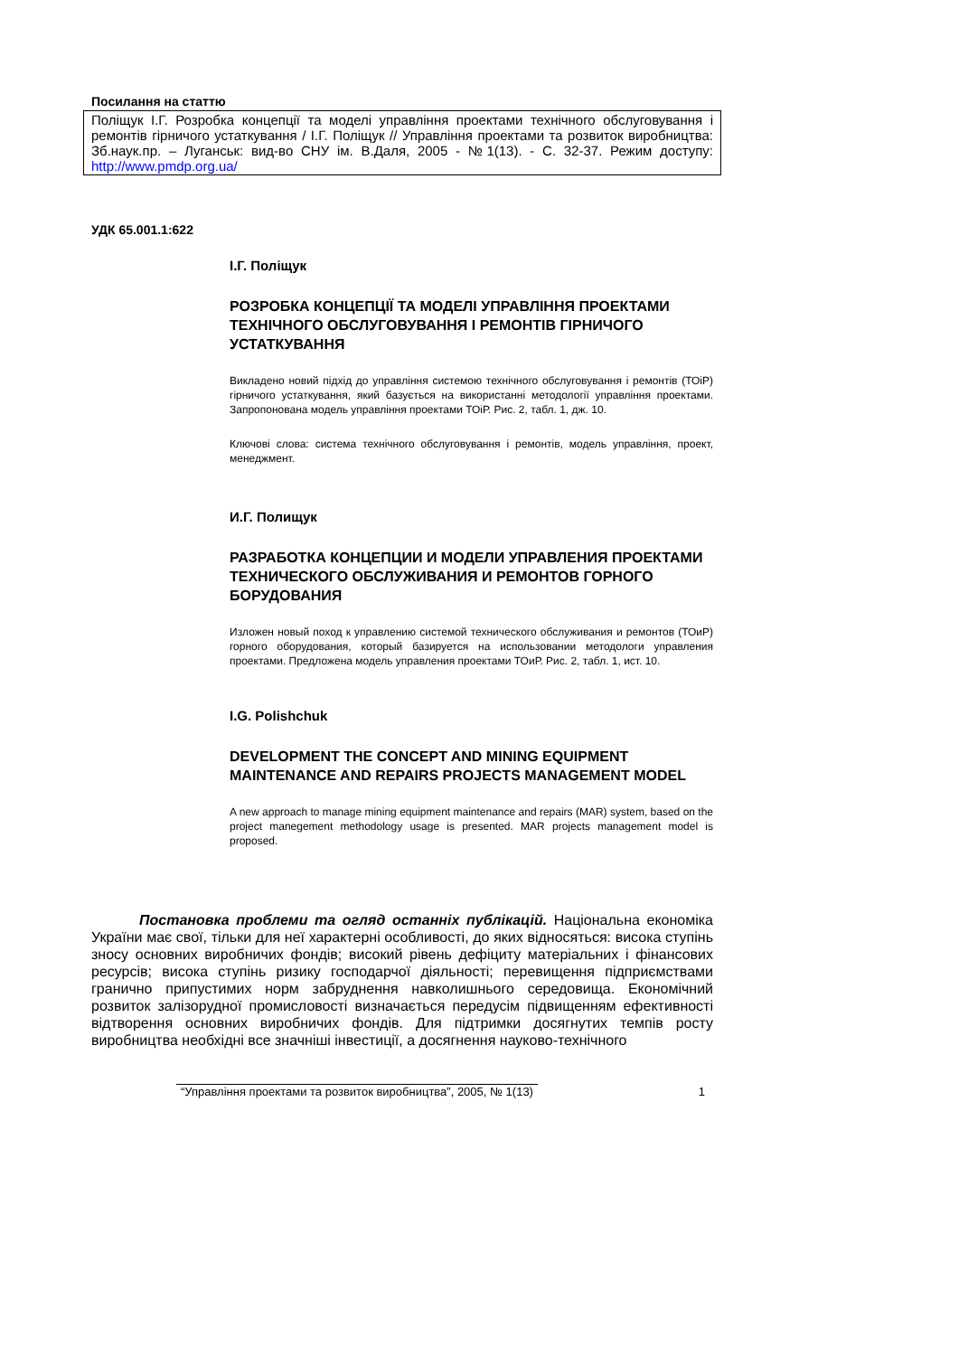Посилання на статтю
Поліщук І.Г. Розробка концепції та моделі управління проектами технічного обслуговування і ремонтів гірничого устаткування / І.Г. Поліщук // Управління проектами та розвиток виробництва: Зб.наук.пр. – Луганськ: вид-во СНУ ім. В.Даля, 2005 - №1(13). - С. 32-37. Режим доступу: http://www.pmdp.org.ua/
УДК 65.001.1:622
І.Г. Поліщук
РОЗРОБКА КОНЦЕПЦІЇ ТА МОДЕЛІ УПРАВЛІННЯ ПРОЕКТАМИ ТЕХНІЧНОГО ОБСЛУГОВУВАННЯ І РЕМОНТІВ ГІРНИЧОГО УСТАТКУВАННЯ
Викладено новий підхід до управління системою технічного обслуговування і ремонтів (ТОіР) гірничого устаткування, який базується на використанні методології управління проектами. Запропонована модель управління проектами ТОіР. Рис. 2, табл. 1, дж. 10.
Ключові слова: система технічного обслуговування і ремонтів, модель управління, проект, менеджмент.
И.Г. Полищук
РАЗРАБОТКА КОНЦЕПЦИИ И МОДЕЛИ УПРАВЛЕНИЯ ПРОЕКТАМИ ТЕХНИЧЕСКОГО ОБСЛУЖИВАНИЯ И РЕМОНТОВ ГОРНОГО БОРУДОВАНИЯ
Изложен новый поход к управлению системой технического обслуживания и ремонтов (ТОиР) горного оборудования, который базируется на использовании методологи управления проектами. Предложена модель управления проектами ТОиР. Рис. 2, табл. 1, ист. 10.
I.G. Polishchuk
DEVELOPMENT THE CONCEPT AND MINING EQUIPMENT MAINTENANCE AND REPAIRS PROJECTS MANAGEMENT MODEL
A new approach to manage mining equipment maintenance and repairs (MAR) system, based on the project manegement methodology usage is presented. MAR projects management model is proposed.
Постановка проблеми та огляд останніх публікацій. Національна економіка України має свої, тільки для неї характерні особливості, до яких відносяться: висока ступінь зносу основних виробничих фондів; високий рівень дефіциту матеріальних і фінансових ресурсів; висока ступінь ризику господарчої діяльності; перевищення підприємствами гранично припустимих норм забруднення навколишнього середовища. Економічний розвиток залізорудної промисловості визначається передусім підвищенням ефективності відтворення основних виробничих фондів. Для підтримки досягнутих темпів росту виробництва необхідні все значніші інвестиції, а досягнення науково-технічного
“Управління проектами та розвиток виробництва”, 2005, № 1(13) 1